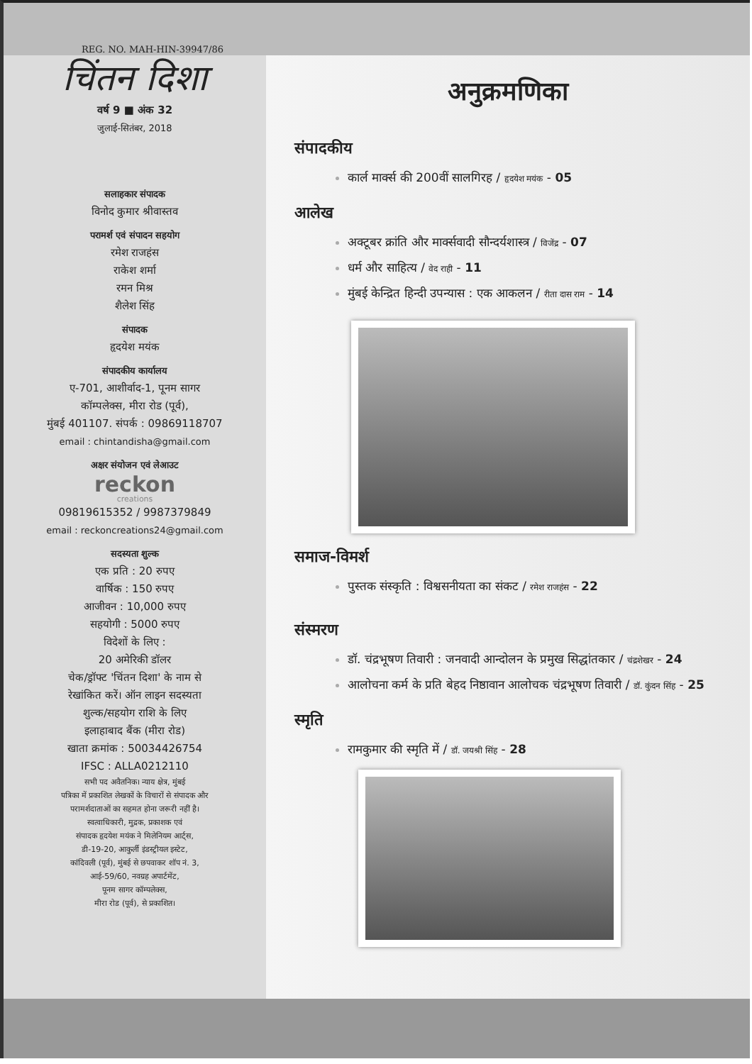REG. NO. MAH-HIN-39947/86
चिंतन दिशा
वर्ष 9 ■ अंक 32
जुलाई-सितंबर, 2018
सलाहकार संपादक
विनोद कुमार श्रीवास्तव
परामर्श एवं संपादन सहयोग
रमेश राजहंस
राकेश शर्मा
रमन मिश्र
शैलेश सिंह
संपादक
हृदयेश मयंक
संपादकीय कार्यालय
ए-701, आशीर्वाद-1, पूनम सागर
कॉम्पलेक्स, मीरा रोड (पूर्व),
मुंबई 401107. संपर्क : 09869118707
email : chintandisha@gmail.com
अक्षर संयोजन एवं लेआउट
reckon
creations
09819615352 / 9987379849
email : reckoncreations24@gmail.com
सदस्यता शुल्क
एक प्रति : 20 रुपए
वार्षिक : 150 रुपए
आजीवन : 10,000 रुपए
सहयोगी : 5000 रुपए
विदेशों के लिए :
20 अमेरिकी डॉलर
चेक/ड्रॉफ्ट 'चिंतन दिशा' के नाम से
रेखांकित करें। ऑन लाइन सदस्यता
शुल्क/सहयोग राशि के लिए
इलाहाबाद बैंक (मीरा रोड)
खाता क्रमांक : 50034426754
IFSC : ALLA0212110
सभी पद अवैतनिक। न्याय क्षेत्र, मुंबई
पत्रिका में प्रकाशित लेखकों के विचारों से संपादक और
परामर्शदाताओं का सहमत होना जरूरी नहीं है।
स्वत्वाधिकारी, मुद्रक, प्रकाशक एवं
संपादक हृदयेश मयंक ने मिलेनियम आर्ट्स,
डी-19-20, आकुर्ली इंडस्ट्रीयल इस्टेट,
कांदिवली (पूर्व), मुंबई से छपवाकर शॉप नं. 3,
आई-59/60, नवग्रह अपार्टमेंट,
पूनम सागर कॉम्पलेक्स,
मीरा रोड (पूर्व), से प्रकाशित।
अनुक्रमणिका
संपादकीय
कार्ल मार्क्स की 200वीं सालगिरह / हृदयेश मयंक - 05
आलेख
अक्टूबर क्रांति और मार्क्सवादी सौन्दर्यशास्त्र / विजेंद्र - 07
धर्म और साहित्य / वेद राही - 11
मुंबई केन्द्रित हिन्दी उपन्यास : एक आकलन / रीता दास राम - 14
समाज-विमर्श
पुस्तक संस्कृति : विश्वसनीयता का संकट / रमेश राजहंस - 22
संस्मरण
डॉ. चंद्रभूषण तिवारी : जनवादी आन्दोलन के प्रमुख सिद्धांतकार / चंद्रशेखर - 24
आलोचना कर्म के प्रति बेहद निष्ठावान आलोचक चंद्रभूषण तिवारी / डॉ. कुंदन सिंह - 25
स्मृति
रामकुमार की स्मृति में / डॉ. जयश्री सिंह - 28